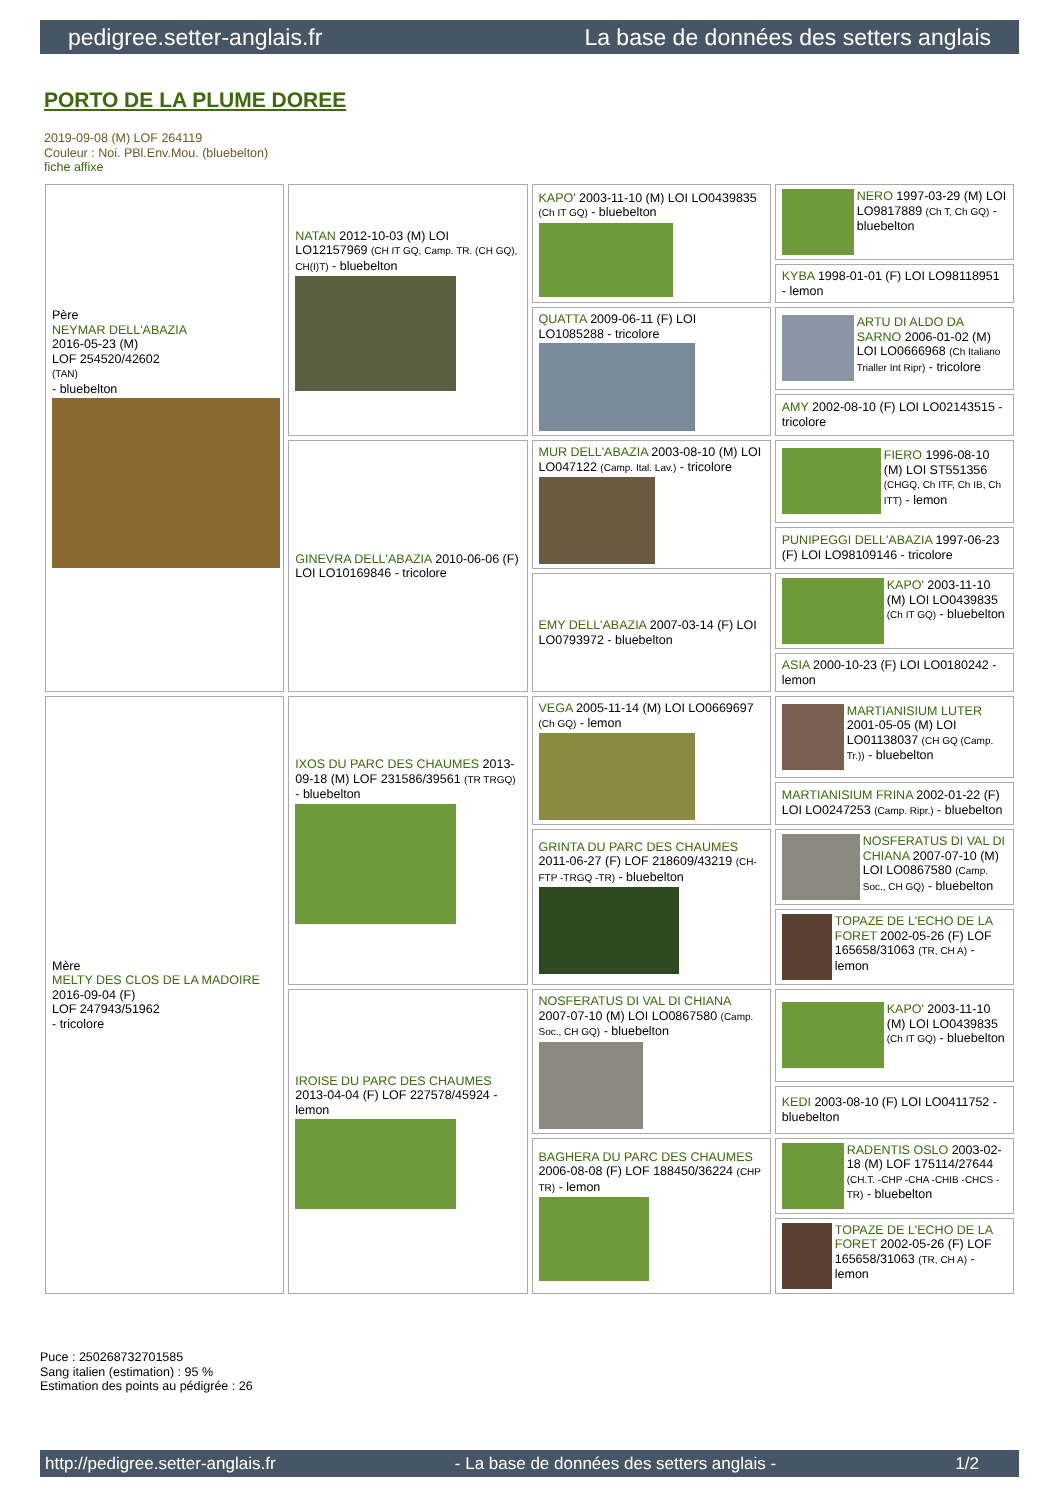pedigree.setter-anglais.fr La base de données des setters anglais
PORTO DE LA PLUME DOREE
2019-09-08 (M) LOF 264119
Couleur : Noi. PBl.Env.Mou. (bluebelton)
fiche affixe
| Père NEYMAR DELL'ABAZIA 2016-05-23 (M) LOF 254520/42602 (TAN) - bluebelton | NATAN 2012-10-03 (M) LOI LO12157969 (CH IT GQ, Camp. TR. (CH GQ), CH(I)T) - bluebelton | KAPO' 2003-11-10 (M) LOI LO0439835 (Ch IT GQ) - bluebelton | NERO 1997-03-29 (M) LOI LO9817889 (Ch T, Ch GQ) - bluebelton |
| | | | KYBA 1998-01-01 (F) LOI LO98118951 - lemon |
| | | QUATTA 2009-06-11 (F) LOI LO1085288 - tricolore | ARTU DI ALDO DA SARNO 2006-01-02 (M) LOI LO0666968 (Ch Italiano Trialler Int Ripr) - tricolore |
| | | | AMY 2002-08-10 (F) LOI LO02143515 - tricolore |
| | GINEVRA DELL'ABAZIA 2010-06-06 (F) LOI LO10169846 - tricolore | MUR DELL'ABAZIA 2003-08-10 (M) LOI LO047122 (Camp. Ital. Lav.) - tricolore | FIERO 1996-08-10 (M) LOI ST551356 (CHGQ, Ch ITF, Ch IB, Ch ITT) - lemon |
| | | | PUNIPEGGI DELL'ABAZIA 1997-06-23 (F) LOI LO98109146 - tricolore |
| | | EMY DELL'ABAZIA 2007-03-14 (F) LOI LO0793972 - bluebelton | KAPO' 2003-11-10 (M) LOI LO0439835 (Ch IT GQ) - bluebelton |
| | | | ASIA 2000-10-23 (F) LOI LO0180242 - lemon |
| Mère MELTY DES CLOS DE LA MADOIRE 2016-09-04 (F) LOF 247943/51962 - tricolore | IXOS DU PARC DES CHAUMES 2013-09-18 (M) LOF 231586/39561 (TR TRGQ) - bluebelton | VEGA 2005-11-14 (M) LOI LO0669697 (Ch GQ) - lemon | MARTIANISIUM LUTER 2001-05-05 (M) LOI LO01138037 (CH GQ (Camp. Tr.)) - bluebelton |
| | | | MARTIANISIUM FRINA 2002-01-22 (F) LOI LO0247253 (Camp. Ripr.) - bluebelton |
| | | GRINTA DU PARC DES CHAUMES 2011-06-27 (F) LOF 218609/43219 (CH-FTP -TRGQ -TR) - bluebelton | NOSFERATUS DI VAL DI CHIANA 2007-07-10 (M) LOI LO0867580 (Camp. Soc., CH GQ) - bluebelton |
| | | | TOPAZE DE L'ECHO DE LA FORET 2002-05-26 (F) LOF 165658/31063 (TR, CH A) - lemon |
| | IROISE DU PARC DES CHAUMES 2013-04-04 (F) LOF 227578/45924 - lemon | NOSFERATUS DI VAL DI CHIANA 2007-07-10 (M) LOI LO0867580 (Camp. Soc., CH GQ) - bluebelton | KAPO' 2003-11-10 (M) LOI LO0439835 (Ch IT GQ) - bluebelton |
| | | | KEDI 2003-08-10 (F) LOI LO0411752 - bluebelton |
| | | BAGHERA DU PARC DES CHAUMES 2006-08-08 (F) LOF 188450/36224 (CHP TR) - lemon | RADENTIS OSLO 2003-02-18 (M) LOF 175114/27644 (CH.T. -CHP -CHA -CHIB -CHCS -TR) - bluebelton |
| | | | TOPAZE DE L'ECHO DE LA FORET 2002-05-26 (F) LOF 165658/31063 (TR, CH A) - lemon |
Puce : 250268732701585
Sang italien (estimation) : 95 %
Estimation des points au pédigrée : 26
http://pedigree.setter-anglais.fr - La base de données des setters anglais - 1/2